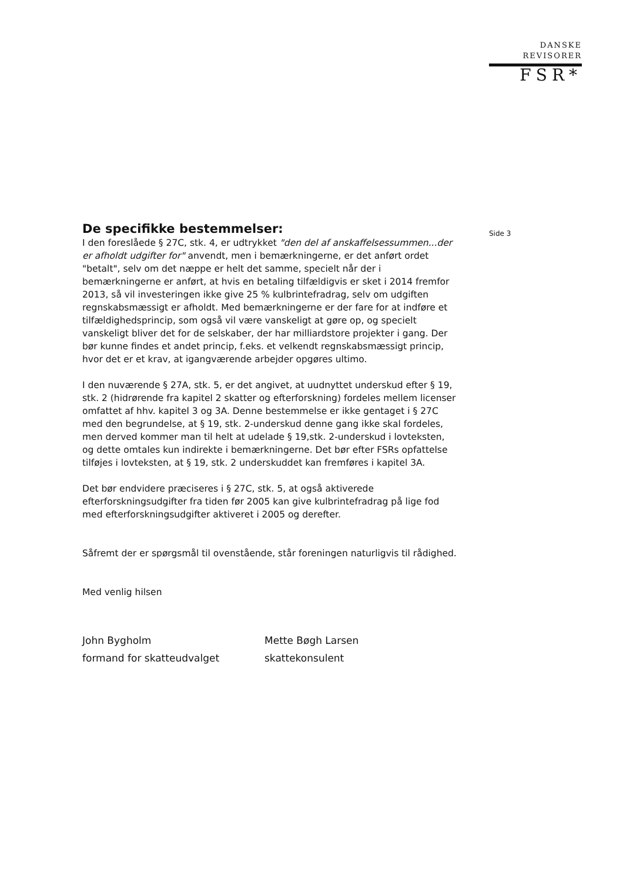DANSKE
REVISORER
FSR*
Side 3
De specifikke bestemmelser:
I den foreslåede § 27C, stk. 4, er udtrykket "den del af anskaffelsessummen...der er afholdt udgifter for" anvendt, men i bemærkningerne, er det anført ordet "betalt", selv om det næppe er helt det samme, specielt når der i bemærkningerne er anført, at hvis en betaling tilfældigvis er sket i 2014 fremfor 2013, så vil investeringen ikke give 25 % kulbrintefradrag, selv om udgiften regnskabsmæssigt er afholdt. Med bemærkningerne er der fare for at indføre et tilfældighedsprincip, som også vil være vanskeligt at gøre op, og specielt vanskeligt bliver det for de selskaber, der har milliardstore projekter i gang. Der bør kunne findes et andet princip, f.eks. et velkendt regnskabsmæssigt princip, hvor det er et krav, at igangværende arbejder opgøres ultimo.
I den nuværende § 27A, stk. 5, er det angivet, at uudnyttet underskud efter § 19, stk. 2 (hidrørende fra kapitel 2 skatter og efterforskning) fordeles mellem licenser omfattet af hhv. kapitel 3 og 3A. Denne bestemmelse er ikke gentaget i § 27C med den begrundelse, at § 19, stk. 2-underskud denne gang ikke skal fordeles, men derved kommer man til helt at udelade § 19,stk. 2-underskud i lovteksten, og dette omtales kun indirekte i bemærkningerne. Det bør efter FSRs opfattelse tilføjes i lovteksten, at § 19, stk. 2 underskuddet kan fremføres i kapitel 3A.
Det bør endvidere præciseres i § 27C, stk. 5, at også aktiverede efterforskningsudgifter fra tiden før 2005 kan give kulbrintefradrag på lige fod med efterforskningsudgifter aktiveret i 2005 og derefter.
Såfremt der er spørgsmål til ovenstående, står foreningen naturligvis til rådighed.
Med venlig hilsen
John Bygholm
formand for skatteudvalget
Mette Bøgh Larsen
skattekonsulent